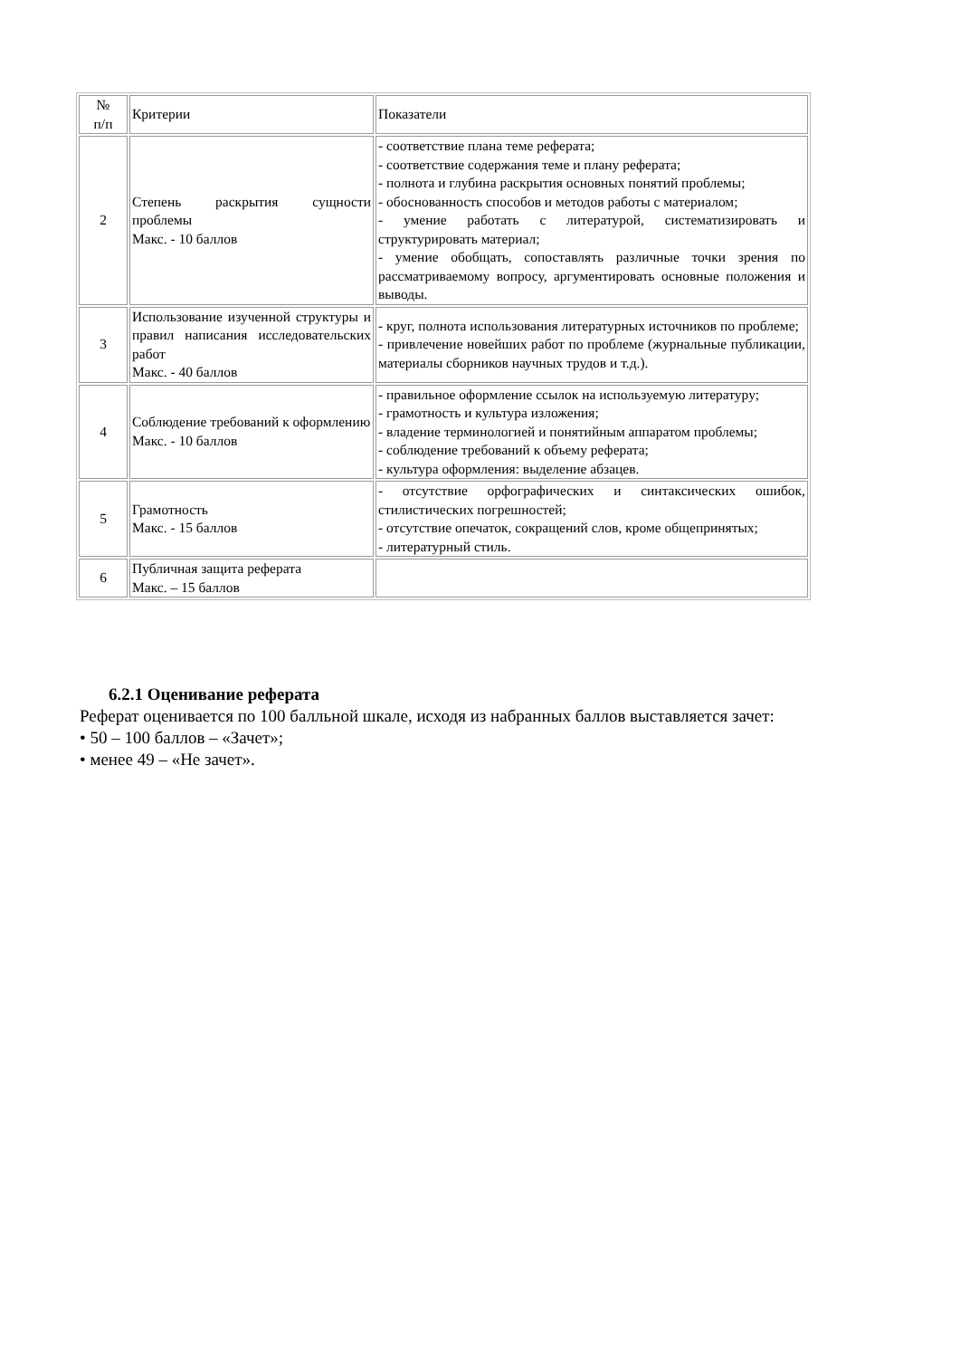| № п/п | Критерии | Показатели |
| 2 | Степень раскрытия сущности проблемы Макс. - 10 баллов | - соответствие плана теме реферата; - соответствие содержания теме и плану реферата; - полнота и глубина раскрытия основных понятий проблемы; - обоснованность способов и методов работы с материалом; - умение работать с литературой, систематизировать и структурировать материал; - умение обобщать, сопоставлять различные точки зрения по рассматриваемому вопросу, аргументировать основные положения и выводы. |
| 3 | Использование изученной структуры и правил написания исследовательских работ Макс. - 40 баллов | - круг, полнота использования литературных источников по проблеме; - привлечение новейших работ по проблеме (журнальные публикации, материалы сборников научных трудов и т.д.). |
| 4 | Соблюдение требований к оформлению Макс. - 10 баллов | - правильное оформление ссылок на используемую литературу; - грамотность и культура изложения; - владение терминологией и понятийным аппаратом проблемы; - соблюдение требований к объему реферата; - культура оформления: выделение абзацев. |
| 5 | Грамотность Макс. - 15 баллов | - отсутствие орфографических и синтаксических ошибок, стилистических погрешностей; - отсутствие опечаток, сокращений слов, кроме общепринятых; - литературный стиль. |
| 6 | Публичная защита реферата Макс. – 15 баллов | |
6.2.1 Оценивание реферата
Реферат оценивается по 100 балльной шкале, исходя из набранных баллов выставляется зачет:
• 50 – 100 баллов – «Зачет»;
• менее 49 – «Не зачет».